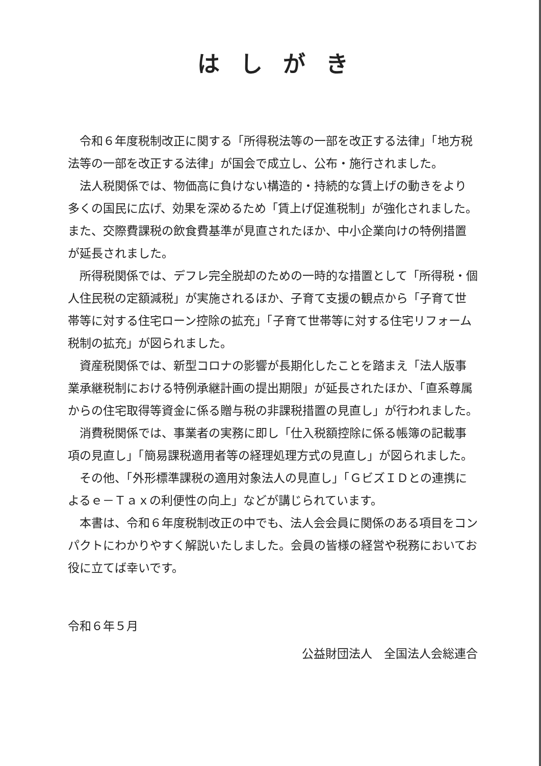はしがき
令和６年度税制改正に関する「所得税法等の一部を改正する法律」「地方税法等の一部を改正する法律」が国会で成立し、公布・施行されました。
法人税関係では、物価高に負けない構造的・持続的な賃上げの動きをより多くの国民に広げ、効果を深めるため「賃上げ促進税制」が強化されました。また、交際費課税の飲食費基準が見直されたほか、中小企業向けの特例措置が延長されました。
所得税関係では、デフレ完全脱却のための一時的な措置として「所得税・個人住民税の定額減税」が実施されるほか、子育て支援の観点から「子育て世帯等に対する住宅ローン控除の拡充」「子育て世帯等に対する住宅リフォーム税制の拡充」が図られました。
資産税関係では、新型コロナの影響が長期化したことを踏まえ「法人版事業承継税制における特例承継計画の提出期限」が延長されたほか、「直系尊属からの住宅取得等資金に係る贈与税の非課税措置の見直し」が行われました。
消費税関係では、事業者の実務に即し「仕入税額控除に係る帳簿の記載事項の見直し」「簡易課税適用者等の経理処理方式の見直し」が図られました。
その他、「外形標準課税の適用対象法人の見直し」「ＧビズＩＤとの連携によるｅ－Ｔａｘの利便性の向上」などが講じられています。
本書は、令和６年度税制改正の中でも、法人会会員に関係のある項目をコンパクトにわかりやすく解説いたしました。会員の皆様の経営や税務においてお役に立てば幸いです。
令和６年５月
公益財団法人　全国法人会総連合